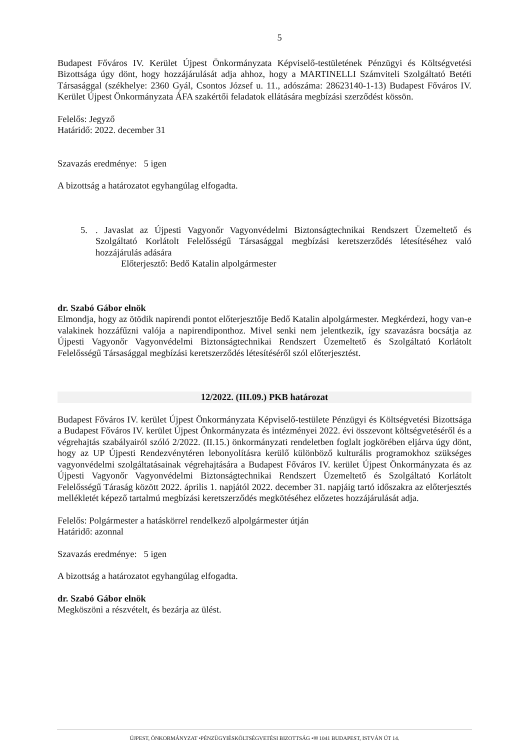5
Budapest Főváros IV. Kerület Újpest Önkormányzata Képviselő-testületének Pénzügyi és Költségvetési Bizottsága úgy dönt, hogy hozzájárulását adja ahhoz, hogy a MARTINELLI Számviteli Szolgáltató Betéti Társasággal (székhelye: 2360 Gyál, Csontos József u. 11., adószáma: 28623140-1-13) Budapest Főváros IV. Kerület Újpest Önkormányzata ÁFA szakértői feladatok ellátására megbízási szerződést kössön.
Felelős: Jegyző
Határidő: 2022. december 31
Szavazás eredménye: 5 igen
A bizottság a határozatot egyhangúlag elfogadta.
5. . Javaslat az Újpesti Vagyonőr Vagyonvédelmi Biztonságtechnikai Rendszert Üzemeltető és Szolgáltató Korlátolt Felelősségű Társasággal megbízási keretszerződés létesítéséhez való hozzájárulás adására
Előterjesztő: Bedő Katalin alpolgármester
dr. Szabó Gábor elnök
Elmondja, hogy az ötödik napirendi pontot előterjesztője Bedő Katalin alpolgármester. Megkérdezi, hogy van-e valakinek hozzáfűzni valója a napirendiponthoz. Mivel senki nem jelentkezik, így szavazásra bocsátja az Újpesti Vagyonőr Vagyonvédelmi Biztonságtechnikai Rendszert Üzemeltető és Szolgáltató Korlátolt Felelősségű Társasággal megbízási keretszerződés létesítéséről szól előterjesztést.
12/2022. (III.09.) PKB határozat
Budapest Főváros IV. kerület Újpest Önkormányzata Képviselő-testülete Pénzügyi és Költségvetési Bizottsága a Budapest Főváros IV. kerület Újpest Önkormányzata és intézményei 2022. évi összevont költségvetéséről és a végrehajtás szabályairól szóló 2/2022. (II.15.) önkormányzati rendeletben foglalt jogkörében eljárva úgy dönt, hogy az UP Újpesti Rendezvénytéren lebonyolításra kerülő különböző kulturális programokhoz szükséges vagyonvédelmi szolgáltatásainak végrehajtására a Budapest Főváros IV. kerület Újpest Önkormányzata és az Újpesti Vagyonőr Vagyonvédelmi Biztonságtechnikai Rendszert Üzemeltető és Szolgáltató Korlátolt Felelősségű Táraság között 2022. április 1. napjától 2022. december 31. napjáig tartó időszakra az előterjesztés mellékletét képező tartalmú megbízási keretszerződés megkötéséhez előzetes hozzájárulását adja.
Felelős: Polgármester a hatáskörrel rendelkező alpolgármester útján
Határidő: azonnal
Szavazás eredménye: 5 igen
A bizottság a határozatot egyhangúlag elfogadta.
dr. Szabó Gábor elnök
Megköszöni a részvételt, és bezárja az ülést.
ÚJPEST, ÖNKORMÁNYZAT •PÉNZÜGYIÉSKÖLTSÉGVETÉSI BIZOTTSÁG •✉ 1041 BUDAPEST, ISTVÁN ÚT 14.